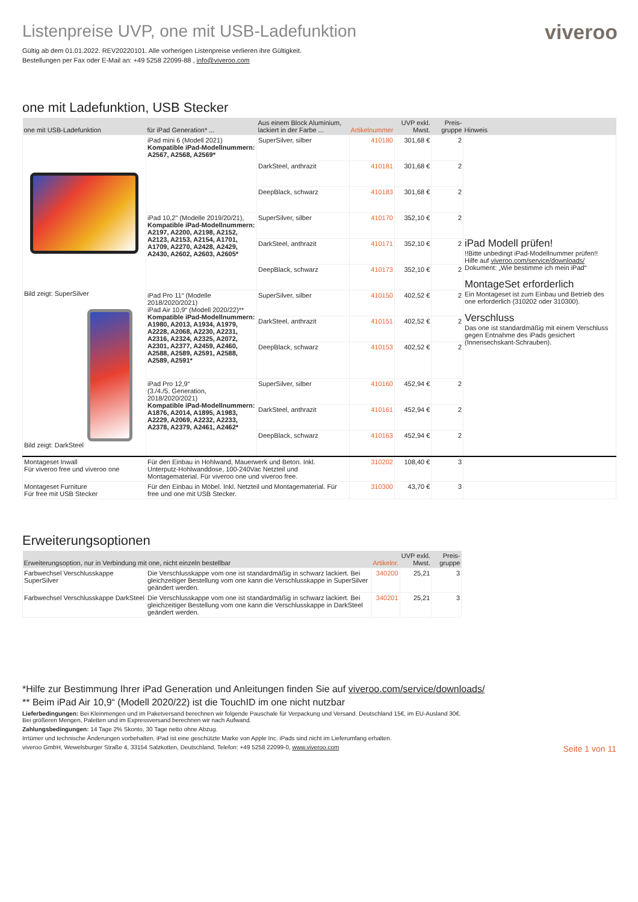viveroo
Listenpreise UVP, one mit USB-Ladefunktion
Gültig ab dem 01.01.2022. REV20220101. Alle vorherigen Listenpreise verlieren ihre Gültigkeit.
Bestellungen per Fax oder E-Mail an: +49 5258 22099-88 , info@viveroo.com
one mit Ladefunktion, USB Stecker
| one mit USB-Ladefunktion | für iPad Generation* ... | Aus einem Block Aluminium, lackiert in der Farbe ... | Artikelnummer | UVP exkl. Mwst. | Preis-gruppe | Hinweis |
| --- | --- | --- | --- | --- | --- | --- |
| Bild zeigt: SuperSilver Bild zeigt: DarkSteel | iPad mini 6 (Modell 2021) Kompatible iPad-Modellnummern: A2567, A2568, A2569* | SuperSilver, silber | 410180 | 301,68 € | 2 | iPad Modell prüfen! !!Bitte unbedingt iPad-Modellnummer prüfen!! Hilfe auf viveroo.com/service/downloads/ Dokument: „Wie bestimme ich mein iPad“ MontageSet erforderlich Ein Montageset ist zum Einbau und Betrieb des one erforderlich (310202 oder 310300). Verschluss Das one ist standardmäßig mit einem Verschluss gegen Entnahme des iPads gesichert (Innensechskant-Schrauben). |
| | | DarkSteel, anthrazit | 410181 | 301,68 € | 2 | |
| | | DeepBlack, schwarz | 410183 | 301,68 € | 2 | |
| | iPad 10,2" (Modelle 2019/20/21), Kompatible iPad-Modellnummern: A2197, A2200, A2198, A2152, A2123, A2153, A2154, A1701, A1709, A2270, A2428, A2429, A2430, A2602, A2603, A2605* | SuperSilver, silber | 410170 | 352,10 € | 2 | |
| | | DarkSteel, anthrazit | 410171 | 352,10 € | 2 | |
| | | DeepBlack, schwarz | 410173 | 352,10 € | 2 | |
| | iPad Pro 11“ (Modelle 2018/2020/2021) iPad Air 10,9“ (Modell 2020/22)** Kompatible iPad-Modellnummern: A1980, A2013, A1934, A1979, A2228, A2068, A2230, A2231, A2316, A2324, A2325, A2072, A2301, A2377, A2459, A2460, A2588, A2589, A2591, A2588, A2589, A2591* | SuperSilver, silber | 410150 | 402,52 € | 2 | |
| | | DarkSteel, anthrazit | 410151 | 402,52 € | 2 | |
| | | DeepBlack, schwarz | 410153 | 402,52 € | 2 | |
| | iPad Pro 12,9“ (3./4./5. Generation, 2018/2020/2021) Kompatible iPad-Modellnummern: A1876, A2014, A1895, A1983, A2229, A2069, A2232, A2233, A2378, A2379, A2461, A2462* | SuperSilver, silber | 410160 | 452,94 € | 2 | |
| | | DarkSteel, anthrazit | 410161 | 452,94 € | 2 | |
| | | DeepBlack, schwarz | 410163 | 452,94 € | 2 | |
| Montageset Inwall Für viveroo free und viveroo one | Für den Einbau in Hohlwand, Mauerwerk und Beton. Inkl. Unterputz-Hohlwanddose, 100-240Vac Netzteil und Montagematerial. Für viveroo one und viveroo free. | | 310202 | 108,40 € | 3 | |
| Montageset Furniture Für free mit USB Stecker | Für den Einbau in Möbel. Inkl. Netzteil und Montagematerial. Für free und one mit USB Stecker. | | 310300 | 43,70 € | 3 | |
Erweiterungsoptionen
| Erweiterungsoption, nur in Verbindung mit one, nicht einzeln bestellbar | | Artikelnr. | UVP exkl. Mwst. | Preis-gruppe |
| --- | --- | --- | --- | --- |
| Farbwechsel Verschlusskappe SuperSilver | Die Verschlusskappe vom one ist standardmäßig in schwarz lackiert. Bei gleichzeitiger Bestellung vom one kann die Verschlusskappe in SuperSilver geändert werden. | 340200 | 25,21 | 3 |
| Farbwechsel Verschlusskappe DarkSteel | Die Verschlusskappe vom one ist standardmäßig in schwarz lackiert. Bei gleichzeitiger Bestellung vom one kann die Verschlusskappe in DarkSteel geändert werden. | 340201 | 25,21 | 3 |
*Hilfe zur Bestimmung Ihrer iPad Generation und Anleitungen finden Sie auf viveroo.com/service/downloads/
** Beim iPad Air 10,9“ (Modell 2020/22) ist die TouchID im one nicht nutzbar
Lieferbedingungen: Bei Kleinmengen und im Paketversand berechnen wir folgende Pauschale für Verpackung und Versand. Deutschland 15€, im EU-Ausland 30€.
Bei größeren Mengen, Paletten und im Expressversand berechnen wir nach Aufwand.
Zahlungsbedingungen: 14 Tage 2% Skonto, 30 Tage netto ohne Abzug.
Irrtümer und technische Änderungen vorbehalten. iPad ist eine geschützte Marke von Apple Inc. iPads sind nicht im Lieferumfang erhalten.
viveroo GmbH, Wewelsburger Straße 4, 33154 Salzkotten, Deutschland, Telefon: +49 5258 22099-0, www.viveroo.com Seite 1 von 11